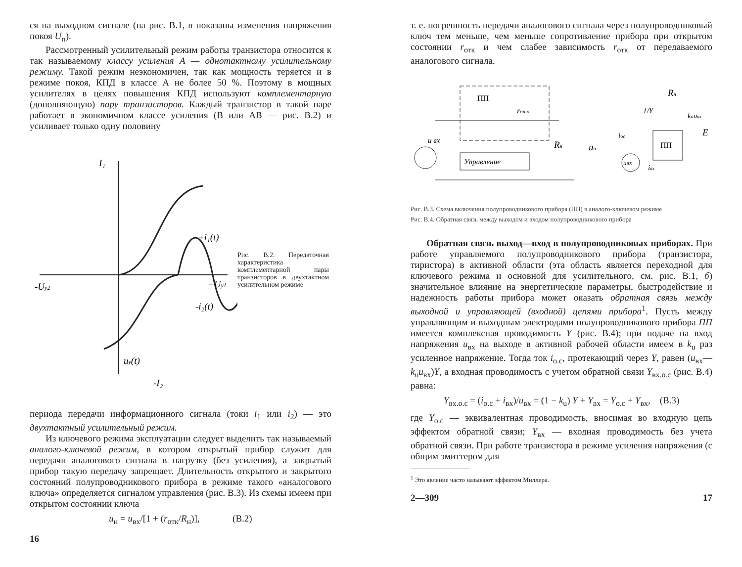ся на выходном сигнале (на рис. В.1, в показаны изменения напряжения покоя U<sub>п</sub>).
Рассмотренный усилительный режим работы транзистора относится к так называемому классу усиления А — однотактному усилительному режиму. Такой режим неэкономичен, так как мощность теряется и в режиме покоя, КПД в классе А не более 50 %. Поэтому в мощных усилителях в целях повышения КПД используют комплементарную (дополняющую) пару транзисторов. Каждый транзистор в такой паре работает в экономичном классе усиления (В или АВ — рис. В.2) и усиливает только одну половину
I₁
+i₁(t)
-Uy2
+Uy1
-i₂(t)
uy(t)
-I₂
Рис. В.2. Передаточная характеристика комплементарной пары транзисторов в двухтактном усилительном режиме
периода передачи информационного сигнала (токи i<sub>1</sub> или i<sub>2</sub>) — это двухтактный усилительный режим.
Из ключевого режима эксплуатации следует выделить так называемый аналого-ключевой режим, в котором открытый прибор служит для передачи аналогового сигнала в нагрузку (без усиления), а закрытый прибор такую передачу запрещает. Длительность открытого и закрытого состояний полупроводникового прибора в режиме такого «аналогового ключа» определяется сигналом управления (рис. В.3). Из схемы имеем при открытом состоянии ключа
u<sub>н</sub> = u<sub>вх</sub>/[1 + (r<sub>отк</sub>/R<sub>н</sub>)], (В.2)
16
т. е. погрешность передачи аналогового сигнала через полупроводниковый ключ тем меньше, чем меньше сопротивление прибора при открытом состоянии r<sub>отк</sub> и чем слабее зависимость r<sub>отк</sub> от передаваемого аналогового сигнала.
ПП
rотк
Управление
u вх
Rн
uн
ПП
Rн
1/Y
kuuвх
iос
iвх
uвх
E
Рис. В.3. Схема включения полупроводникового прибора (ПП) в аналого-ключевом режиме
Рис. В.4. Обратная связь между выходом и входом полупроводникового прибора
Обратная связь выход—вход в полупроводниковых приборах. При работе управляемого полупроводникового прибора (транзистора, тиристора) в активной области (эта область является переходной для ключевого режима и основной для усилительного, см. рис. В.1, б) значительное влияние на энергетические параметры, быстродействие и надежность работы прибора может оказать обратная связь между выходной и управляющей (входной) цепями прибора<sup>1</sup>. Пусть между управляющим и выходным электродами полупроводникового прибора ПП имеется комплексная проводимость Y (рис. В.4); при подаче на вход напряжения u<sub>вх</sub> на выходе в активной рабочей области имеем в k<sub>u</sub> раз усиленное напряжение. Тогда ток i<sub>о.с</sub>, протекающий через Y, равен (u<sub>вх</sub>—k<sub>u</sub>u<sub>вх</sub>)Y, а входная проводимость с учетом обратной связи Y<sub>вх.о.с</sub> (рис. В.4) равна:
Y<sub>вх.о.с</sub> = (i<sub>о.с</sub> + i<sub>вх</sub>)/u<sub>вх</sub> = (1 − k<sub>u</sub>) Y + Y<sub>вх</sub> = Y<sub>о.с</sub> + Y<sub>вх</sub>, (В.3)
где Y<sub>о.с</sub> — эквивалентная проводимость, вносимая во входную цепь эффектом обратной связи; Y<sub>вх</sub> — входная проводимость без учета обратной связи. При работе транзистора в режиме усиления напряжения (с общим эмиттером для
<sup>1</sup> Это явление часто называют эффектом Миллера.
2—309 17